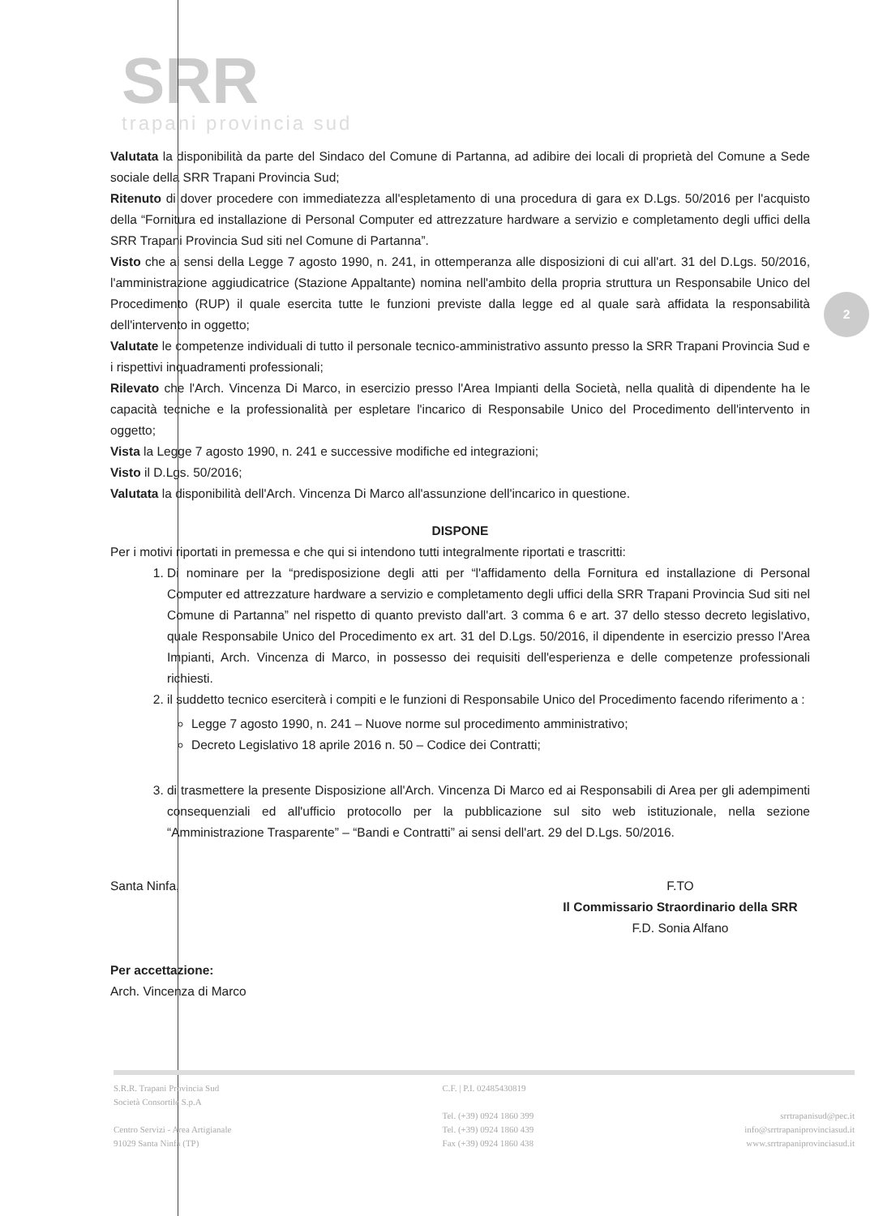2
SRR
trapani provincia sud
Valutata la disponibilità da parte del Sindaco del Comune di Partanna, ad adibire dei locali di proprietà del Comune a Sede sociale della SRR Trapani Provincia Sud;
Ritenuto di dover procedere con immediatezza all'espletamento di una procedura di gara ex D.Lgs. 50/2016 per l'acquisto della “Fornitura ed installazione di Personal Computer ed attrezzature hardware a servizio e completamento degli uffici della SRR Trapani Provincia Sud siti nel Comune di Partanna”.
Visto che ai sensi della Legge 7 agosto 1990, n. 241, in ottemperanza alle disposizioni di cui all'art. 31 del D.Lgs. 50/2016, l'amministrazione aggiudicatrice (Stazione Appaltante) nomina nell'ambito della propria struttura un Responsabile Unico del Procedimento (RUP) il quale esercita tutte le funzioni previste dalla legge ed al quale sarà affidata la responsabilità dell'intervento in oggetto;
Valutate le competenze individuali di tutto il personale tecnico-amministrativo assunto presso la SRR Trapani Provincia Sud e i rispettivi inquadramenti professionali;
Rilevato che l'Arch. Vincenza Di Marco, in esercizio presso l'Area Impianti della Società, nella qualità di dipendente ha le capacità tecniche e la professionalità per espletare l'incarico di Responsabile Unico del Procedimento dell'intervento in oggetto;
Vista la Legge 7 agosto 1990, n. 241 e successive modifiche ed integrazioni;
Visto il D.Lgs. 50/2016;
Valutata la disponibilità dell'Arch. Vincenza Di Marco all'assunzione dell'incarico in questione.
DISPONE
Per i motivi riportati in premessa e che qui si intendono tutti integralmente riportati e trascritti:
1. Di nominare per la “predisposizione degli atti per “l'affidamento della Fornitura ed installazione di Personal Computer ed attrezzature hardware a servizio e completamento degli uffici della SRR Trapani Provincia Sud siti nel Comune di Partanna” nel rispetto di quanto previsto dall'art. 3 comma 6 e art. 37 dello stesso decreto legislativo, quale Responsabile Unico del Procedimento ex art. 31 del D.Lgs. 50/2016, il dipendente in esercizio presso l'Area Impianti, Arch. Vincenza di Marco, in possesso dei requisiti dell'esperienza e delle competenze professionali richiesti.
2. il suddetto tecnico eserciterà i compiti e le funzioni di Responsabile Unico del Procedimento facendo riferimento a :
Legge 7 agosto 1990, n. 241 – Nuove norme sul procedimento amministrativo;
Decreto Legislativo 18 aprile 2016 n. 50 – Codice dei Contratti;
3. di trasmettere la presente Disposizione all'Arch. Vincenza Di Marco ed ai Responsabili di Area per gli adempimenti consequenziali ed all'ufficio protocollo per la pubblicazione sul sito web istituzionale, nella sezione “Amministrazione Trasparente” – “Bandi e Contratti” ai sensi dell'art. 29 del D.Lgs. 50/2016.
Santa Ninfa,
Per accettazione:
Arch. Vincenza di Marco
F.TO
Il Commissario Straordinario della SRR
F.D. Sonia Alfano
S.R.R. Trapani Provincia Sud
Società Consortile S.p.A
Centro Servizi - Area Artigianale
91029 Santa Ninfa (TP)
C.F. | P.I. 02485430819
Tel. (+39) 0924 1860 399
Tel. (+39) 0924 1860 439
Fax (+39) 0924 1860 438
srrtrapanisud@pec.it
info@srrtrapaniprovinciasud.it
www.srrtrapaniprovinciasud.it